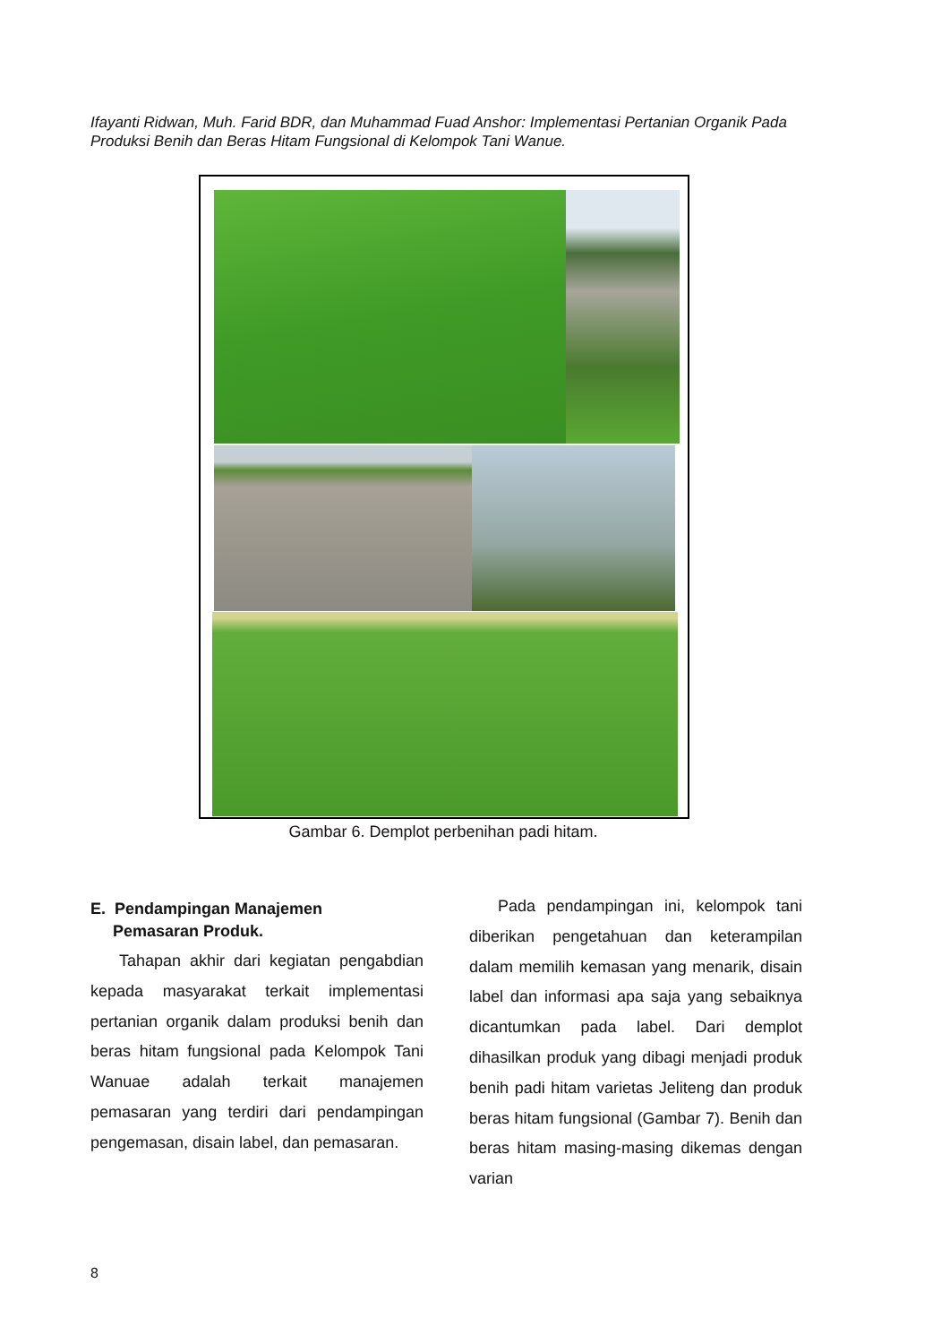Ifayanti Ridwan, Muh. Farid BDR, dan Muhammad Fuad Anshor: Implementasi Pertanian Organik Pada Produksi Benih dan Beras Hitam Fungsional di Kelompok Tani Wanue.
Gambar 6. Demplot perbenihan padi hitam.
E. Pendampingan Manajemen
Pemasaran Produk.
Tahapan akhir dari kegiatan pengab­dian kepada masyarakat terkait imple­mentasi pertanian organik dalam produksi benih dan beras hitam fungsional pada Kelompok Tani Wanuae adalah terkait manajemen pemasaran yang terdiri dari pendampingan pengemasan, disain label, dan pemasaran.
Pada pendampingan ini, kelompok tani diberikan pengetahuan dan keterampilan dalam memilih kemasan yang menarik, disain label dan informasi apa saja yang sebaiknya dicantumkan pada label. Dari demplot dihasilkan produk yang dibagi menjadi produk benih padi hitam varietas Jeliteng dan produk beras hitam fungsional (Gambar 7). Benih dan beras hitam masing-masing dikemas dengan varian
8